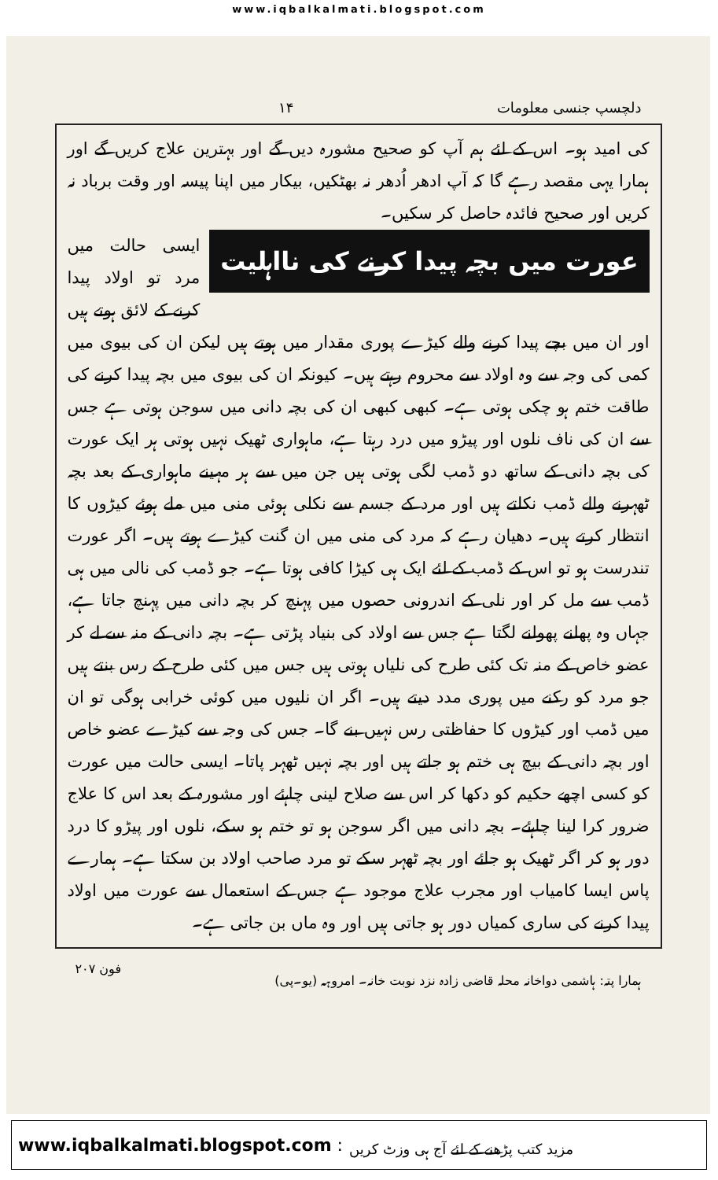www.iqbalkalmati.blogspot.com
دلچسپ جنسی معلومات ۱۴
کی امید ہو۔ اس کے لئے ہم آپ کو صحیح مشورہ دیں گے اور بہترین علاج کریں گے اور ہمارا یہی مقصد رہے گا کہ آپ ادھر اُدھر نہ بھٹکیں، بیکار میں اپنا پیسہ اور وقت برباد نہ کریں اور صحیح فائدہ حاصل کر سکیں۔
عورت میں بچہ پیدا کرنے کی نااہلیت
ایسی حالت میں مرد تو اولاد پیدا کرنے کے لائق ہوتے ہیں اور ان میں بچے پیدا کرنے والے کیڑے پوری مقدار میں ہوتے ہیں لیکن ان کی بیوی میں کمی کی وجہ سے وہ اولاد سے محروم رہتے ہیں۔ کیونکہ ان کی بیوی میں بچہ پیدا کرنے کی طاقت ختم ہو چکی ہوتی ہے۔ کبھی کبھی ان کی بچہ دانی میں سوجن ہوتی ہے جس سے ان کی ناف نلوں اور پیڑو میں درد رہتا ہے، ماہواری ٹھیک نہیں ہوتی ہر ایک عورت کی بچہ دانی کے ساتھ دو ڈمب لگی ہوتی ہیں جن میں سے ہر مہینے ماہواری کے بعد بچہ ٹھہرنے والے ڈمب نکلتے ہیں اور مرد کے جسم سے نکلی ہوئی منی میں ملے ہوئے کیڑوں کا انتظار کرتے ہیں۔ دھیان رہے کہ مرد کی منی میں ان گنت کیڑے ہوتے ہیں۔ اگر عورت تندرست ہو تو اس کے ڈمب کے لئے ایک ہی کیڑا کافی ہوتا ہے۔ جو ڈمب کی نالی میں ہی ڈمب سے مل کر اور نلی کے اندرونی حصوں میں پہنچ کر بچہ دانی میں پہنچ جاتا ہے، جہاں وہ پھلنے پھولنے لگتا ہے جس سے اولاد کی بنیاد پڑتی ہے۔ بچہ دانی کے منہ سے لے کر عضو خاص کے منہ تک کئی طرح کی نلیاں ہوتی ہیں جس میں کئی طرح کے رس بنتے ہیں جو مرد کو رکنے میں پوری مدد دیتے ہیں۔ اگر ان نلیوں میں کوئی خرابی ہوگی تو ان میں ڈمب اور کیڑوں کا حفاظتی رس نہیں بنے گا۔ جس کی وجہ سے کیڑے عضو خاص اور بچہ دانی کے بیچ ہی ختم ہو جاتے ہیں اور بچہ نہیں ٹھہر پاتا۔ ایسی حالت میں عورت کو کسی اچھے حکیم کو دکھا کر اس سے صلاح لینی چاہئے اور مشورہ کے بعد اس کا علاج ضرور کرا لینا چاہئے۔ بچہ دانی میں اگر سوجن ہو تو ختم ہو سکے، نلوں اور پیڑو کا درد دور ہو کر اگر ٹھیک ہو جائے اور بچہ ٹھہر سکے تو مرد صاحب اولاد بن سکتا ہے۔ ہمارے پاس ایسا کامیاب اور مجرب علاج موجود ہے جس کے استعمال سے عورت میں اولاد پیدا کرنے کی ساری کمیاں دور ہو جاتی ہیں اور وہ ماں بن جاتی ہے۔
ہمارا پتہ: ہاشمی دواخانہ محلہ قاضی زادہ نزد نوبت خانہ۔ امروہہ (یو۔پی) فون ۲۰۷
www.iqbalkalmati.blogspot.com : مزید کتب پڑھنے کے لئے آج ہی وزٹ کریں